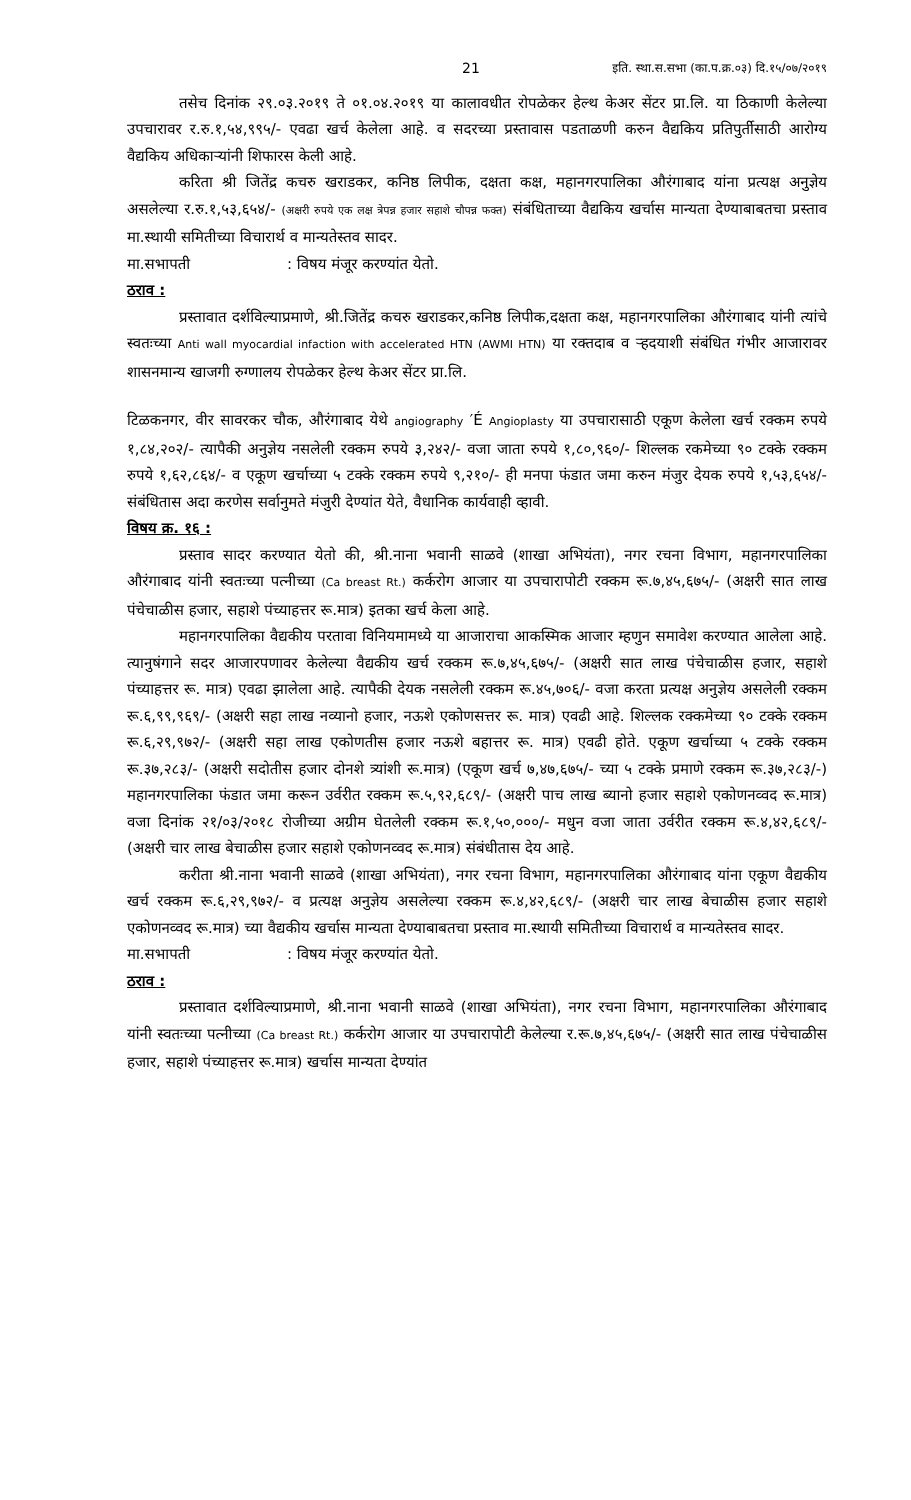21 इति. स्था.स.सभा (का.प.क्र.०३) दि.१५/०७/२०१९
तसेच दिनांक २९.०३.२०१९ ते ०१.०४.२०१९ या कालावधीत रोपळेकर हेल्थ केअर सेंटर प्रा.लि. या ठिकाणी केलेल्या उपचारावर र.रु.१,५४,९९५/- एवढा खर्च केलेला आहे. व सदरच्या प्रस्तावास पडताळणी करुन वैद्यकिय प्रतिपुर्तीसाठी आरोग्य वैद्यकिय अधिकाऱ्यांनी शिफारस केली आहे.
करिता श्री जितेंद्र कचरु खराडकर, कनिष्ठ लिपीक, दक्षता कक्ष, महानगरपालिका औरंगाबाद यांना प्रत्यक्ष अनुज्ञेय असलेल्या र.रु.१,५३,६५४/- (अक्षरी रुपये एक लक्ष त्रेपन्न हजार सहाशे चौपन्न फक्त) संबंधिताच्या वैद्यकिय खर्चास मान्यता देण्याबाबतचा प्रस्ताव मा.स्थायी समितीच्या विचारार्थ व मान्यतेस्तव सादर.
मा.सभापती: विषय मंजूर करण्यांत येतो.
ठराव :
प्रस्तावात दर्शविल्याप्रमाणे, श्री.जितेंद्र कचरु खराडकर,कनिष्ठ लिपीक,दक्षता कक्ष, महानगरपालिका औरंगाबाद यांनी त्यांचे स्वतःच्या Anti wall myocardial infaction with accelerated HTN (AWMI HTN) या रक्तदाब व ऱ्हदयाशी संबंधित गंभीर आजारावर शासनमान्य खाजगी रुग्णालय रोपळेकर हेल्थ केअर सेंटर प्रा.लि.
टिळकनगर, वीर सावरकर चौक, औरंगाबाद येथे angiography ′É Angioplasty या उपचारासाठी एकूण केलेला खर्च रक्कम रुपये १,८४,२०२/- त्यापैकी अनुज्ञेय नसलेली रक्कम रुपये ३,२४२/- वजा जाता रुपये १,८०,९६०/- शिल्लक रकमेच्या ९० टक्के रक्कम रुपये १,६२,८६४/- व एकूण खर्चाच्या ५ टक्के रक्कम रुपये ९,२१०/- ही मनपा फंडात जमा करुन मंजुर देयक रुपये १,५३,६५४/- संबंधितास अदा करणेस सर्वानुमते मंजुरी देण्यांत येते, वैधानिक कार्यवाही व्हावी.
विषय क्र. १६ :
प्रस्ताव सादर करण्यात येतो की, श्री.नाना भवानी साळवे (शाखा अभियंता), नगर रचना विभाग, महानगरपालिका औरंगाबाद यांनी स्वतःच्या पत्नीच्या (Ca breast Rt.) कर्करोग आजार या उपचारापोटी रक्कम रू.७,४५,६७५/- (अक्षरी सात लाख पंचेचाळीस हजार, सहाशे पंच्याहत्तर रू.मात्र) इतका खर्च केला आहे.
महानगरपालिका वैद्यकीय परतावा विनियमामध्ये या आजाराचा आकस्मिक आजार म्हणुन समावेश करण्यात आलेला आहे. त्यानुषंगाने सदर आजारपणावर केलेल्या वैद्यकीय खर्च रक्कम रू.७,४५,६७५/- (अक्षरी सात लाख पंचेचाळीस हजार, सहाशे पंच्याहत्तर रू. मात्र) एवढा झालेला आहे. त्यापैकी देयक नसलेली रक्कम रू.४५,७०६/- वजा करता प्रत्यक्ष अनुज्ञेय असलेली रक्कम रू.६,९९,९६९/- (अक्षरी सहा लाख नव्यानो हजार, नऊशे एकोणसत्तर रू. मात्र) एवढी आहे. शिल्लक रक्कमेच्या ९० टक्के रक्कम रू.६,२९,९७२/- (अक्षरी सहा लाख एकोणतीस हजार नऊशे बहात्तर रू. मात्र) एवढी होते. एकूण खर्चाच्या ५ टक्के रक्कम रू.३७,२८३/- (अक्षरी सदोतीस हजार दोनशे त्र्यांशी रू.मात्र) (एकूण खर्च ७,४७,६७५/- च्या ५ टक्के प्रमाणे रक्कम रू.३७,२८३/-) महानगरपालिका फंडात जमा करून उर्वरीत रक्कम रू.५,९२,६८९/- (अक्षरी पाच लाख ब्यानो हजार सहाशे एकोणनव्वद रू.मात्र) वजा दिनांक २१/०३/२०१८ रोजीच्या अग्रीम घेतलेली रक्कम रू.१,५०,०००/- मधुन वजा जाता उर्वरीत रक्कम रू.४,४२,६८९/- (अक्षरी चार लाख बेचाळीस हजार सहाशे एकोणनव्वद रू.मात्र) संबंधीतास देय आहे.
करीता श्री.नाना भवानी साळवे (शाखा अभियंता), नगर रचना विभाग, महानगरपालिका औरंगाबाद यांना एकूण वैद्यकीय खर्च रक्कम रू.६,२९,९७२/- व प्रत्यक्ष अनुज्ञेय असलेल्या रक्कम रू.४,४२,६८९/- (अक्षरी चार लाख बेचाळीस हजार सहाशे एकोणनव्वद रू.मात्र) च्या वैद्यकीय खर्चास मान्यता देण्याबाबतचा प्रस्ताव मा.स्थायी समितीच्या विचारार्थ व मान्यतेस्तव सादर.
मा.सभापती: विषय मंजूर करण्यांत येतो.
ठराव :
प्रस्तावात दर्शविल्याप्रमाणे, श्री.नाना भवानी साळवे (शाखा अभियंता), नगर रचना विभाग, महानगरपालिका औरंगाबाद यांनी स्वतःच्या पत्नीच्या (Ca breast Rt.) कर्करोग आजार या उपचारापोटी केलेल्या र.रू.७,४५,६७५/- (अक्षरी सात लाख पंचेचाळीस हजार, सहाशे पंच्याहत्तर रू.मात्र) खर्चास मान्यता देण्यांत